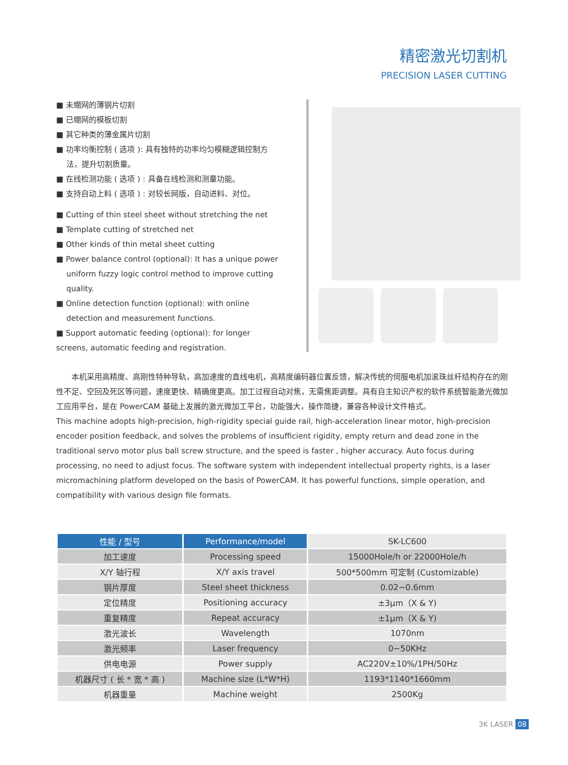精密激光切割机
PRECISION LASER CUTTING
■ 未绷网的薄钢片切割
■ 已绷网的模板切割
■ 其它种类的薄金属片切割
■ 功率均衡控制 ( 选项 ): 具有独特的功率均匀模糊逻辑控制方
法，提升切割质量。
■ 在线检测功能 ( 选项 ) : 具备在线检测和测量功能。
■ 支持自动上料 ( 选项 ) : 对较长网版，自动进料、对位。
■ Cutting of thin steel sheet without stretching the net
■ Template cutting of stretched net
■ Other kinds of thin metal sheet cutting
■ Power balance control (optional): It has a unique power
uniform fuzzy logic control method to improve cutting
quality.
■ Online detection function (optional): with online
detection and measurement functions.
■ Support automatic feeding (optional): for longer
screens, automatic feeding and registration.
　　本机采用高精度、高刚性特种导轨，高加速度的直线电机，高精度编码器位置反馈，解决传统的伺服电机加滚珠丝杆结构存在的刚性不足、空回及死区等问题，速度更快、精确度更高。加工过程自动对焦，无需焦距调整。具有自主知识产权的软件系统智能激光微加工应用平台，是在 PowerCAM 基础上发展的激光微加工平台，功能强大，操作简捷，兼容各种设计文件格式。
This machine adopts high-precision, high-rigidity special guide rail, high-acceleration linear motor, high-precision encoder position feedback, and solves the problems of insufficient rigidity, empty return and dead zone in the traditional servo motor plus ball screw structure, and the speed is faster , higher accuracy. Auto focus during processing, no need to adjust focus. The software system with independent intellectual property rights, is a laser micromachining platform developed on the basis of PowerCAM. It has powerful functions, simple operation, and compatibility with various design file formats.
| 性能 / 型号 | Performance/model | SK-LC600 |
| --- | --- | --- |
| 加工速度 | Processing speed | 15000Hole/h or 22000Hole/h |
| X/Y 轴行程 | X/Y axis travel | 500*500mm 可定制 (Customizable) |
| 钢片厚度 | Steel sheet thickness | 0.02~0.6mm |
| 定位精度 | Positioning accuracy | ±3μm（X & Y) |
| 重复精度 | Repeat accuracy | ±1μm（X & Y) |
| 激光波长 | Wavelength | 1070nm |
| 激光频率 | Laser frequency | 0~50KHz |
| 供电电源 | Power supply | AC220V±10%/1PH/50Hz |
| 机器尺寸 ( 长 * 宽 * 高 ) | Machine size (L*W*H) | 1193*1140*1660mm |
| 机器重量 | Machine weight | 2500Kg |
3K LASER 08